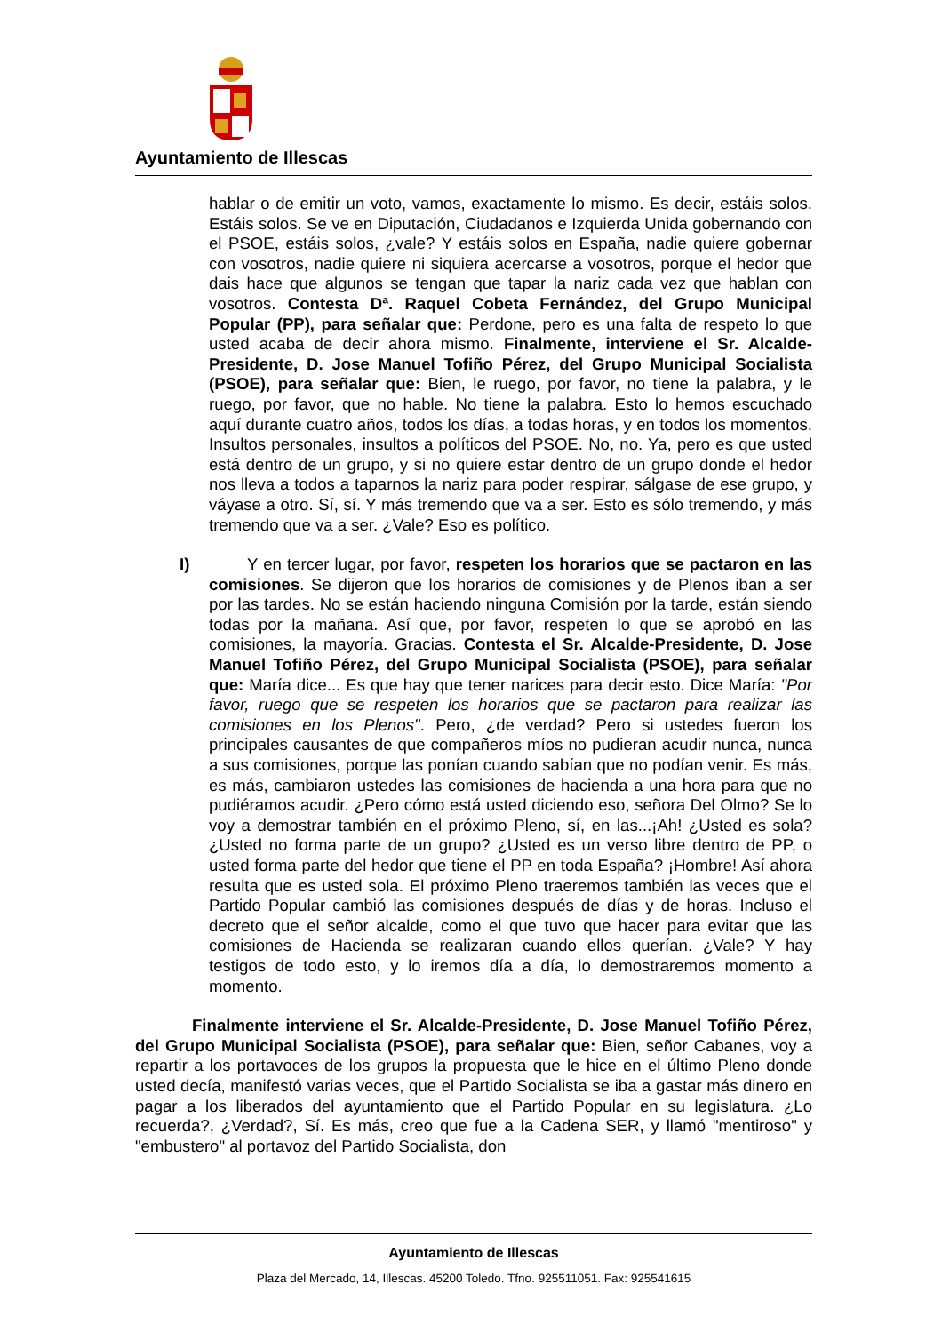Ayuntamiento de Illescas
hablar o de emitir un voto, vamos, exactamente lo mismo. Es decir, estáis solos. Estáis solos. Se ve en Diputación, Ciudadanos e Izquierda Unida gobernando con el PSOE, estáis solos, ¿vale? Y estáis solos en España, nadie quiere gobernar con vosotros, nadie quiere ni siquiera acercarse a vosotros, porque el hedor que dais hace que algunos se tengan que tapar la nariz cada vez que hablan con vosotros. Contesta Dª. Raquel Cobeta Fernández, del Grupo Municipal Popular (PP), para señalar que: Perdone, pero es una falta de respeto lo que usted acaba de decir ahora mismo. Finalmente, interviene el Sr. Alcalde-Presidente, D. Jose Manuel Tofiño Pérez, del Grupo Municipal Socialista (PSOE), para señalar que: Bien, le ruego, por favor, no tiene la palabra, y le ruego, por favor, que no hable. No tiene la palabra. Esto lo hemos escuchado aquí durante cuatro años, todos los días, a todas horas, y en todos los momentos. Insultos personales, insultos a políticos del PSOE. No, no. Ya, pero es que usted está dentro de un grupo, y si no quiere estar dentro de un grupo donde el hedor nos lleva a todos a taparnos la nariz para poder respirar, sálgase de ese grupo, y váyase a otro. Sí, sí. Y más tremendo que va a ser. Esto es sólo tremendo, y más tremendo que va a ser. ¿Vale? Eso es político.
I) Y en tercer lugar, por favor, respeten los horarios que se pactaron en las comisiones. Se dijeron que los horarios de comisiones y de Plenos iban a ser por las tardes. No se están haciendo ninguna Comisión por la tarde, están siendo todas por la mañana. Así que, por favor, respeten lo que se aprobó en las comisiones, la mayoría. Gracias. Contesta el Sr. Alcalde-Presidente, D. Jose Manuel Tofiño Pérez, del Grupo Municipal Socialista (PSOE), para señalar que: María dice... Es que hay que tener narices para decir esto. Dice María: "Por favor, ruego que se respeten los horarios que se pactaron para realizar las comisiones en los Plenos". Pero, ¿de verdad? Pero si ustedes fueron los principales causantes de que compañeros míos no pudieran acudir nunca, nunca a sus comisiones, porque las ponían cuando sabían que no podían venir. Es más, es más, cambiaron ustedes las comisiones de hacienda a una hora para que no pudiéramos acudir. ¿Pero cómo está usted diciendo eso, señora Del Olmo? Se lo voy a demostrar también en el próximo Pleno, sí, en las...¡Ah! ¿Usted es sola? ¿Usted no forma parte de un grupo? ¿Usted es un verso libre dentro de PP, o usted forma parte del hedor que tiene el PP en toda España? ¡Hombre! Así ahora resulta que es usted sola. El próximo Pleno traeremos también las veces que el Partido Popular cambió las comisiones después de días y de horas. Incluso el decreto que el señor alcalde, como el que tuvo que hacer para evitar que las comisiones de Hacienda se realizaran cuando ellos querían. ¿Vale? Y hay testigos de todo esto, y lo iremos día a día, lo demostraremos momento a momento.
Finalmente interviene el Sr. Alcalde-Presidente, D. Jose Manuel Tofiño Pérez, del Grupo Municipal Socialista (PSOE), para señalar que: Bien, señor Cabanes, voy a repartir a los portavoces de los grupos la propuesta que le hice en el último Pleno donde usted decía, manifestó varias veces, que el Partido Socialista se iba a gastar más dinero en pagar a los liberados del ayuntamiento que el Partido Popular en su legislatura. ¿Lo recuerda?, ¿Verdad?, Sí. Es más, creo que fue a la Cadena SER, y llamó "mentiroso" y "embustero" al portavoz del Partido Socialista, don
Ayuntamiento de Illescas
Plaza del Mercado, 14, Illescas. 45200 Toledo. Tfno. 925511051. Fax: 925541615